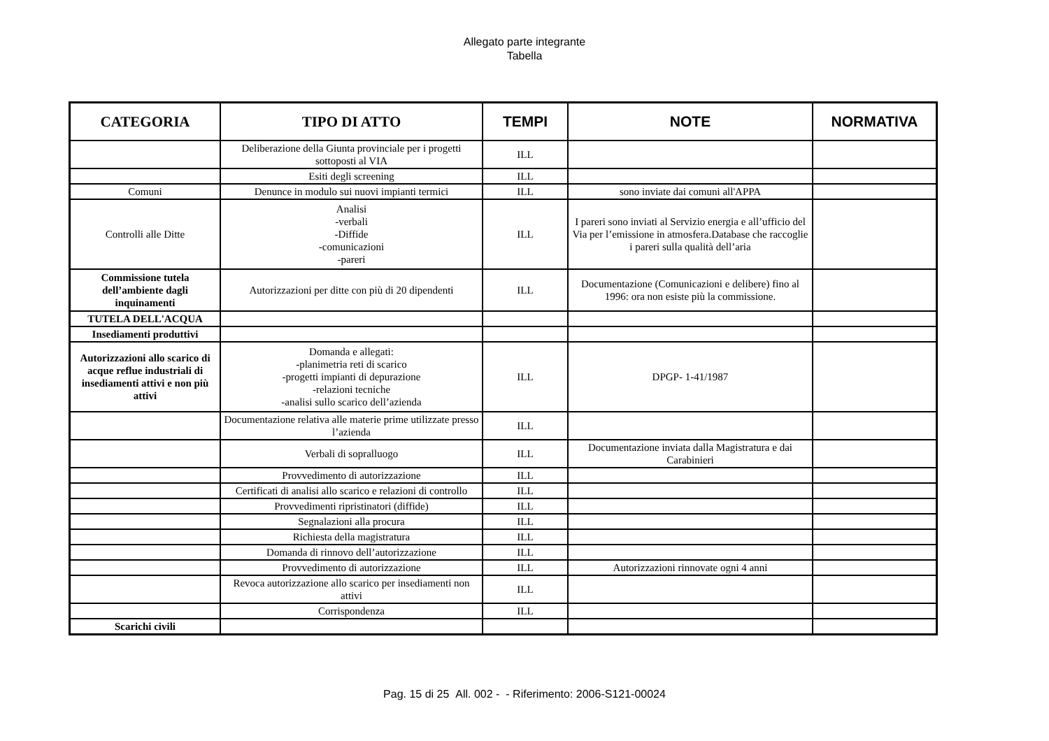Allegato parte integrante
Tabella
| CATEGORIA | TIPO DI ATTO | TEMPI | NOTE | NORMATIVA |
| --- | --- | --- | --- | --- |
| | Deliberazione della Giunta provinciale per i progetti sottoposti al VIA | ILL | | |
| | Esiti degli screening | ILL | | |
| Comuni | Denunce in modulo sui nuovi impianti termici | ILL | sono inviate dai comuni all'APPA | |
| Controlli alle Ditte | Analisi -verbali -Diffide -comunicazioni -pareri | ILL | I pareri sono inviati al Servizio energia e all’ufficio del Via per l’emissione in atmosfera.Database che raccoglie i pareri sulla qualità dell’aria | |
| Commissione tutela dell’ambiente dagli inquinamenti | Autorizzazioni per ditte con più di 20 dipendenti | ILL | Documentazione (Comunicazioni e delibere) fino al 1996: ora non esiste più la commissione. | |
| TUTELA DELL'ACQUA | | | | |
| Insediamenti produttivi | | | | |
| Autorizzazioni allo scarico di acque reflue industriali di insediamenti attivi e non più attivi | Domanda e allegati: -planimetria reti di scarico -progetti impianti di depurazione -relazioni tecniche -analisi sullo scarico dell’azienda | ILL | DPGP- 1-41/1987 | |
| | Documentazione relativa alle materie prime utilizzate presso l’azienda | ILL | | |
| | Verbali di sopralluogo | ILL | Documentazione inviata dalla Magistratura e dai Carabinieri | |
| | Provvedimento di autorizzazione | ILL | | |
| | Certificati di analisi allo scarico e relazioni di controllo | ILL | | |
| | Provvedimenti ripristinatori (diffide) | ILL | | |
| | Segnalazioni alla procura | ILL | | |
| | Richiesta della magistratura | ILL | | |
| | Domanda di rinnovo dell’autorizzazione | ILL | | |
| | Provvedimento di autorizzazione | ILL | Autorizzazioni rinnovate ogni 4 anni | |
| | Revoca autorizzazione allo scarico per insediamenti non attivi | ILL | | |
| | Corrispondenza | ILL | | |
| Scarichi civili | | | | |
Pag. 15 di 25 All. 002 - - Riferimento: 2006-S121-00024